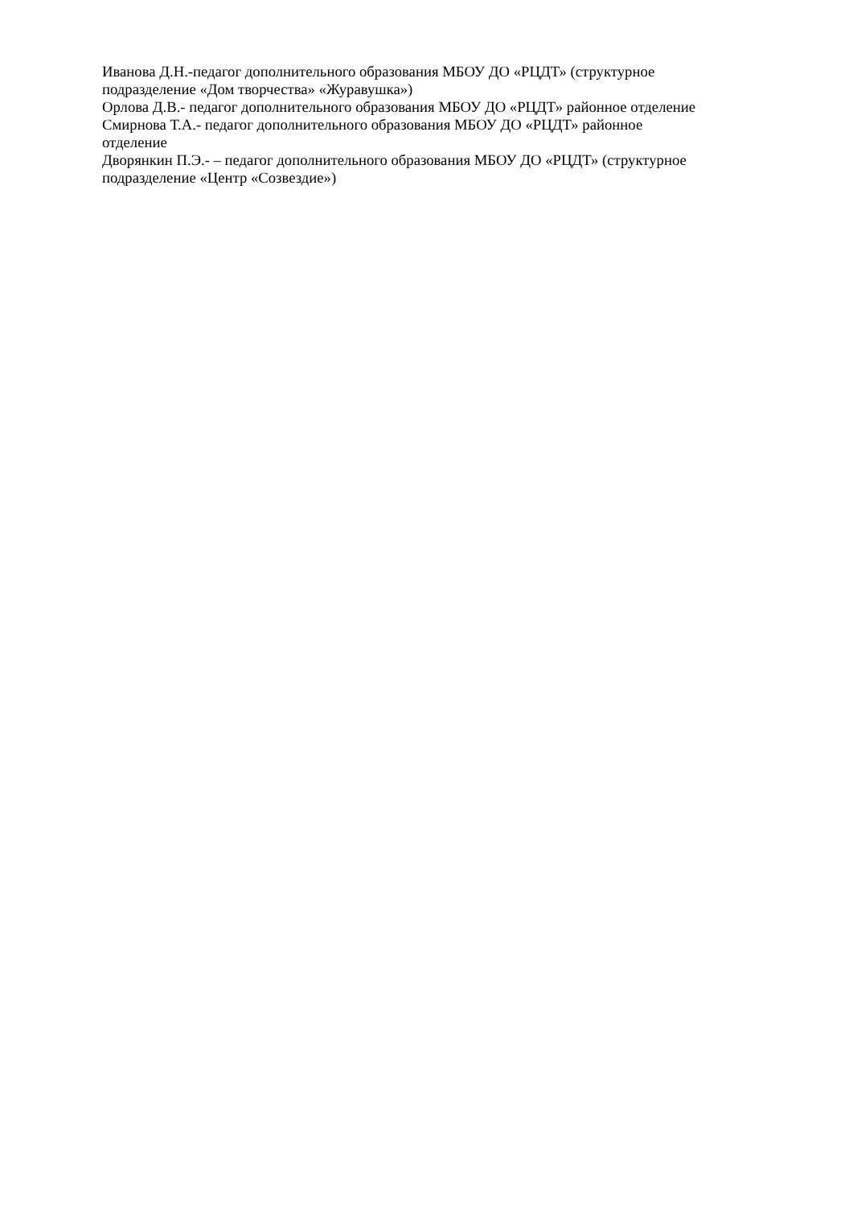Иванова Д.Н.-педагог дополнительного образования МБОУ ДО «РЦДТ» (структурное
подразделение «Дом творчества» «Журавушка»)
Орлова Д.В.- педагог дополнительного образования МБОУ ДО «РЦДТ» районное отделение
Смирнова Т.А.- педагог дополнительного образования МБОУ ДО «РЦДТ» районное
отделение
Дворянкин П.Э.- – педагог дополнительного образования МБОУ ДО «РЦДТ» (структурное
подразделение «Центр «Созвездие»)